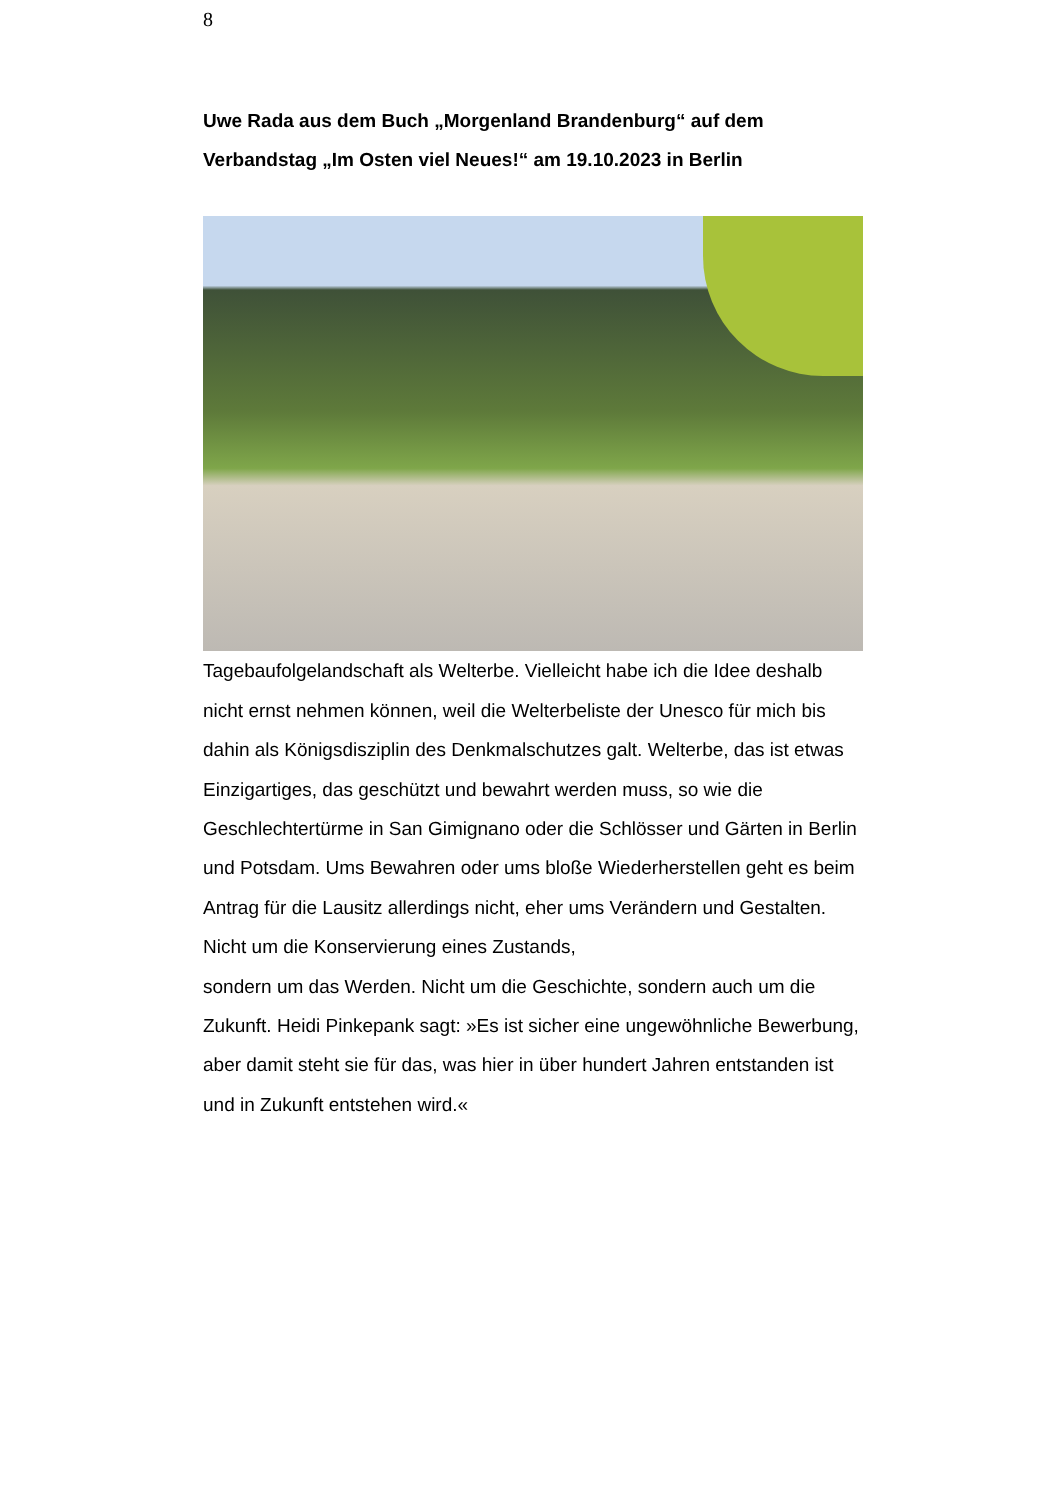8
Uwe Rada aus dem Buch „Morgenland Brandenburg“ auf dem Verbandstag „Im Osten viel Neues!“ am 19.10.2023 in Berlin
Tagebaufolgelandschaft als Welterbe. Vielleicht habe ich die Idee deshalb nicht ernst nehmen können, weil die Welterbeliste der Unesco für mich bis dahin als Königsdisziplin des Denkmalschutzes galt. Welterbe, das ist etwas Einzigartiges, das geschützt und bewahrt werden muss, so wie die Geschlechtertürme in San Gimignano oder die Schlösser und Gärten in Berlin und Potsdam. Ums Bewahren oder ums bloße Wiederherstellen geht es beim Antrag für die Lausitz allerdings nicht, eher ums Verändern und Gestalten. Nicht um die Konservierung eines Zustands,
sondern um das Werden. Nicht um die Geschichte, sondern auch um die Zukunft. Heidi Pinkepank sagt: »Es ist sicher eine ungewöhnliche Bewerbung, aber damit steht sie für das, was hier in über hundert Jahren entstanden ist und in Zukunft entstehen wird.«